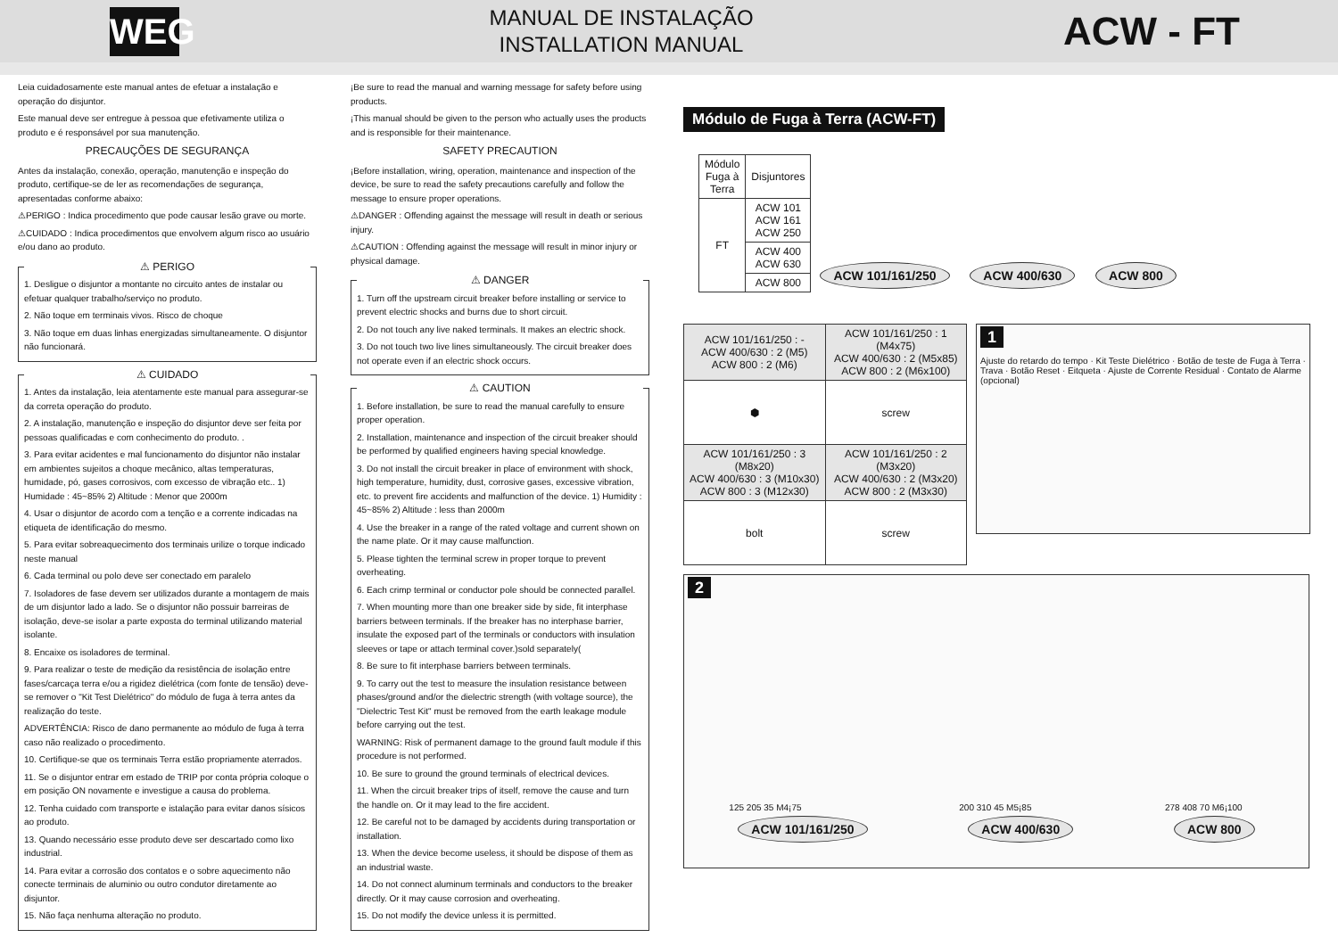WEG
MANUAL DE INSTALAÇÃO
INSTALLATION MANUAL
ACW - FT
Leia cuidadosamente este manual antes de efetuar a instalação e operação do disjuntor.
Este manual deve ser entregue à pessoa que efetivamente utiliza o produto e é responsável por sua manutenção.
PRECAUÇÕES DE SEGURANÇA
Antes da instalação, conexão, operação, manutenção e inspeção do produto, certifique-se de ler as recomendações de segurança, apresentadas conforme abaixo:
⚠PERIGO : Indica procedimento que pode causar lesão grave ou morte.
⚠CUIDADO : Indica procedimentos que envolvem algum risco ao usuário e/ou dano ao produto.
⚠ PERIGO
1. Desligue o disjuntor a montante no circuito antes de instalar ou efetuar qualquer trabalho/serviço no produto.
2. Não toque em terminais vivos. Risco de choque
3. Não toque em duas linhas energizadas simultaneamente. O disjuntor não funcionará.
⚠ CUIDADO
1. Antes da instalação, leia atentamente este manual para assegurar-se da correta operação do produto.
2. A instalação, manutenção e inspeção do disjuntor deve ser feita por pessoas qualificadas e com conhecimento do produto. .
3. Para evitar acidentes e mal funcionamento do disjuntor não instalar em ambientes sujeitos a choque mecânico, altas temperaturas, humidade, pó, gases corrosivos, com excesso de vibração etc.. 1) Humidade : 45~85% 2) Altitude : Menor que 2000m
4. Usar o disjuntor de acordo com a tenção e a corrente indicadas na etiqueta de identificação do mesmo.
5. Para evitar sobreaquecimento dos terminais urilize o torque indicado neste manual
6. Cada terminal ou polo deve ser conectado em paralelo
7. Isoladores de fase devem ser utilizados durante a montagem de mais de um disjuntor lado a lado. Se o disjuntor não possuir barreiras de isolação, deve-se isolar a parte exposta do terminal utilizando material isolante.
8. Encaixe os isoladores de terminal.
9. Para realizar o teste de medição da resistência de isolação entre fases/carcaça terra e/ou a rigidez dielétrica (com fonte de tensão) deve-se remover o "Kit Test Dielétrico" do módulo de fuga à terra antes da realização do teste.
ADVERTÊNCIA: Risco de dano permanente ao módulo de fuga à terra caso não realizado o procedimento.
10. Certifique-se que os terminais Terra estão propriamente aterrados.
11. Se o disjuntor entrar em estado de TRIP por conta própria coloque o em posição ON novamente e investigue a causa do problema.
12. Tenha cuidado com transporte e istalação para evitar danos sísicos ao produto.
13. Quando necessário esse produto deve ser descartado como lixo industrial.
14. Para evitar a corrosão dos contatos e o sobre aquecimento não conecte terminais de aluminio ou outro condutor diretamente ao disjuntor.
15. Não faça nenhuma alteração no produto.
¡Be sure to read the manual and warning message for safety before using products.
¡This manual should be given to the person who actually uses the products and is responsible for their maintenance.
SAFETY PRECAUTION
¡Before installation, wiring, operation, maintenance and inspection of the device, be sure to read the safety precautions carefully and follow the message to ensure proper operations.
⚠DANGER : Offending against the message will result in death or serious injury.
⚠CAUTION : Offending against the message will result in minor injury or physical damage.
⚠ DANGER
1. Turn off the upstream circuit breaker before installing or service to prevent electric shocks and burns due to short circuit.
2. Do not touch any live naked terminals. It makes an electric shock.
3. Do not touch two live lines simultaneously. The circuit breaker does not operate even if an electric shock occurs.
⚠ CAUTION
1. Before installation, be sure to read the manual carefully to ensure proper operation.
2. Installation, maintenance and inspection of the circuit breaker should be performed by qualified engineers having special knowledge.
3. Do not install the circuit breaker in place of environment with shock, high temperature, humidity, dust, corrosive gases, excessive vibration, etc. to prevent fire accidents and malfunction of the device. 1) Humidity : 45~85% 2) Altitude : less than 2000m
4. Use the breaker in a range of the rated voltage and current shown on the name plate. Or it may cause malfunction.
5. Please tighten the terminal screw in proper torque to prevent overheating.
6. Each crimp terminal or conductor pole should be connected parallel.
7. When mounting more than one breaker side by side, fit interphase barriers between terminals. If the breaker has no interphase barrier, insulate the exposed part of the terminals or conductors with insulation sleeves or tape or attach terminal cover.)sold separately(
8. Be sure to fit interphase barriers between terminals.
9. To carry out the test to measure the insulation resistance between phases/ground and/or the dielectric strength (with voltage source), the "Dielectric Test Kit" must be removed from the earth leakage module before carrying out the test.
WARNING: Risk of permanent damage to the ground fault module if this procedure is not performed.
10. Be sure to ground the ground terminals of electrical devices.
11. When the circuit breaker trips of itself, remove the cause and turn the handle on. Or it may lead to the fire accident.
12. Be careful not to be damaged by accidents during transportation or installation.
13. When the device become useless, it should be dispose of them as an industrial waste.
14. Do not connect aluminum terminals and conductors to the breaker directly. Or it may cause corrosion and overheating.
15. Do not modify the device unless it is permitted.
Módulo de Fuga à Terra (ACW-FT)
| Módulo Fuga à Terra | Disjuntores |
| --- | --- |
| FT | ACW 101 ACW 161 ACW 250 |
| | ACW 400 ACW 630 |
| | ACW 800 |
ACW 101/161/250 ACW 400/630 ACW 800
| ACW 101/161/250 : - ACW 400/630 : 2 (M5) ACW 800 : 2 (M6) | ACW 101/161/250 : 1 (M4x75) ACW 400/630 : 2 (M5x85) ACW 800 : 2 (M6x100) |
| ⬢ | screw |
| ACW 101/161/250 : 3 (M8x20) ACW 400/630 : 3 (M10x30) ACW 800 : 3 (M12x30) | ACW 101/161/250 : 2 (M3x20) ACW 400/630 : 2 (M3x20) ACW 800 : 2 (M3x30) |
| bolt | screw |
1
Ajuste do retardo do tempo · Kit Teste Dielétrico · Botão de teste de Fuga à Terra · Trava · Botão Reset · Eitqueta · Ajuste de Corrente Residual · Contato de Alarme (opcional)
2
125 205 35 M4¡75
ACW 101/161/250
200 310 45 M5¡85
ACW 400/630
278 408 70 M6¡100
ACW 800